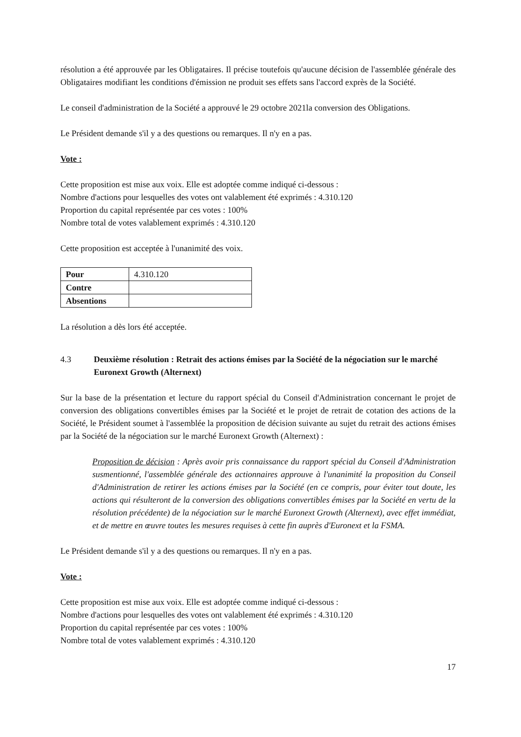résolution a été approuvée par les Obligataires. Il précise toutefois qu'aucune décision de l'assemblée générale des Obligataires modifiant les conditions d'émission ne produit ses effets sans l'accord exprès de la Société.
Le conseil d'administration de la Société a approuvé le 29 octobre 2021la conversion des Obligations.
Le Président demande s'il y a des questions ou remarques. Il n'y en a pas.
Vote :
Cette proposition est mise aux voix. Elle est adoptée comme indiqué ci-dessous :
Nombre d'actions pour lesquelles des votes ont valablement été exprimés : 4.310.120
Proportion du capital représentée par ces votes : 100%
Nombre total de votes valablement exprimés : 4.310.120
Cette proposition est acceptée à l'unanimité des voix.
| Pour | 4.310.120 |
| Contre | |
| Absentions | |
La résolution a dès lors été acceptée.
4.3 Deuxième résolution : Retrait des actions émises par la Société de la négociation sur le marché Euronext Growth (Alternext)
Sur la base de la présentation et lecture du rapport spécial du Conseil d'Administration concernant le projet de conversion des obligations convertibles émises par la Société et le projet de retrait de cotation des actions de la Société, le Président soumet à l'assemblée la proposition de décision suivante au sujet du retrait des actions émises par la Société de la négociation sur le marché Euronext Growth (Alternext) :
Proposition de décision : Après avoir pris connaissance du rapport spécial du Conseil d'Administration susmentionné, l'assemblée générale des actionnaires approuve à l'unanimité la proposition du Conseil d'Administration de retirer les actions émises par la Société (en ce compris, pour éviter tout doute, les actions qui résulteront de la conversion des obligations convertibles émises par la Société en vertu de la résolution précédente) de la négociation sur le marché Euronext Growth (Alternext), avec effet immédiat, et de mettre en œuvre toutes les mesures requises à cette fin auprès d'Euronext et la FSMA.
Le Président demande s'il y a des questions ou remarques. Il n'y en a pas.
Vote :
Cette proposition est mise aux voix. Elle est adoptée comme indiqué ci-dessous :
Nombre d'actions pour lesquelles des votes ont valablement été exprimés : 4.310.120
Proportion du capital représentée par ces votes : 100%
Nombre total de votes valablement exprimés : 4.310.120
17